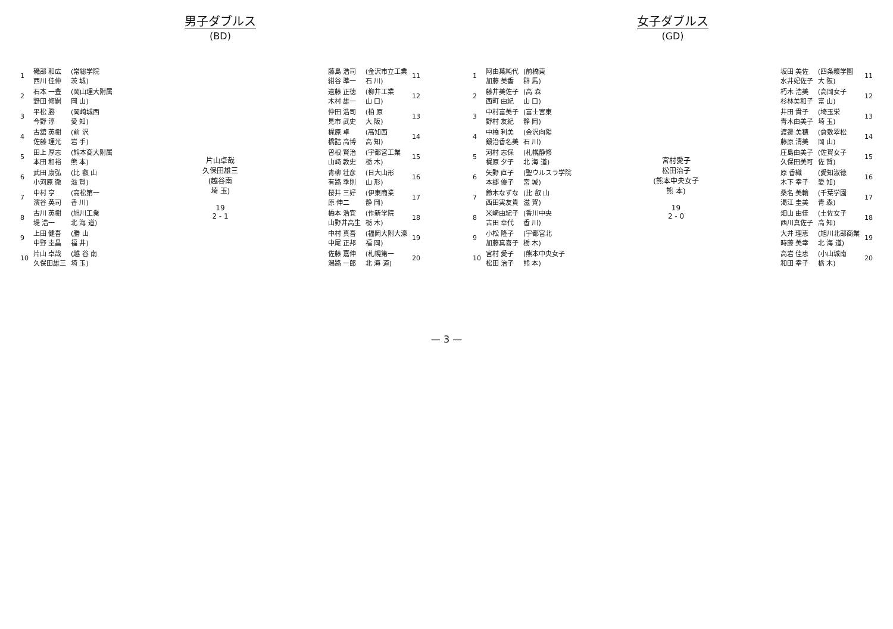男子ダブルス
(BD)
| 1 | 磯部 和広 西川 佳伸 | (常総学院 茨 城) |
| 2 | 石本 一豊 野田 修嗣 | (岡山理大附属 岡 山) |
| 3 | 平松 勝 今野 淳 | (岡崎城西 愛 知) |
| 4 | 古舘 英樹 佐藤 理光 | (前 沢 岩 手) |
| 5 | 田上 厚志 本田 和裕 | (熊本商大附属 熊 本) |
| 6 | 武田 康弘 小河原 徹 | (比 叡 山 滋 賀) |
| 7 | 中村 亨 濱谷 英司 | (高松第一 香 川) |
| 8 | 古川 英樹 堤 浩一 | (旭川工業 北 海 道) |
| 9 | 上田 健吾 中野 圭昌 | (勝 山 福 井) |
| 10 | 片山 卓哉 久保田雄三 | (越 谷 南 埼 玉) |
片山卓哉
久保田雄三
(越谷南
埼 玉)
19
2 - 1
| 藤島 浩司 紺谷 準一 | (金沢市立工業 石 川) | 11 |
| 遠藤 正徳 木村 雄一 | (柳井工業 山 口) | 12 |
| 仲田 浩司 見市 武史 | (柏 原 大 阪) | 13 |
| 梶原 卓 橋詰 高博 | (高知西 高 知) | 14 |
| 曽根 賢治 山﨑 敦史 | (宇都宮工業 栃 木) | 15 |
| 青柳 壮彦 有路 季則 | (日大山形 山 形) | 16 |
| 桜井 三好 原 伸二 | (伊東商業 静 岡) | 17 |
| 橋本 浩宜 山野井高生 | (作新学院 栃 木) | 18 |
| 中村 真吾 中尾 正邦 | (福岡大附大濠 福 岡) | 19 |
| 佐藤 嘉伸 潟路 一郎 | (札幌第一 北 海 道) | 20 |
女子ダブルス
(GD)
| 1 | 阿由葉純代 加藤 美香 | (前橋東 群 馬) |
| 2 | 藤井美佐子 西町 由紀 | (高 森 山 口) |
| 3 | 中村富美子 野村 友紀 | (富士宮東 静 岡) |
| 4 | 中橋 利美 鍛治香名美 | (金沢向陽 石 川) |
| 5 | 河村 志保 梶原 夕子 | (札幌静修 北 海 道) |
| 6 | 矢野 直子 本郷 優子 | (聖ウルスラ学院 宮 城) |
| 7 | 鈴木なずな 西田実友貴 | (比 叡 山 滋 賀) |
| 8 | 米崎由紀子 古田 幸代 | (香川中央 香 川) |
| 9 | 小松 隆子 加藤真喜子 | (宇都宮北 栃 木) |
| 10 | 宮村 愛子 松田 治子 | (熊本中央女子 熊 本) |
宮村愛子
松田治子
(熊本中央女子
熊 本)
19
2 - 0
| 坂田 美佐 水井妃佐子 | (四条畷学園 大 阪) | 11 |
| 朽木 浩美 杉林美和子 | (高岡女子 富 山) | 12 |
| 井田 貴子 青木由美子 | (埼玉栄 埼 玉) | 13 |
| 渡邊 美穂 藤原 清美 | (倉敷翠松 岡 山) | 14 |
| 庄島由美子 久保田美可 | (佐賀女子 佐 賀) | 15 |
| 原 香織 木下 幸子 | (愛知淑徳 愛 知) | 16 |
| 桑名 美輪 渇江 圭美 | (千葉学園 青 森) | 17 |
| 畑山 由佳 西川真佐子 | (土佐女子 高 知) | 18 |
| 大井 理恵 時藤 美幸 | (旭川北部商業 北 海 道) | 19 |
| 高岩 佳恵 和田 幸子 | (小山城南 栃 木) | 20 |
— 3 —